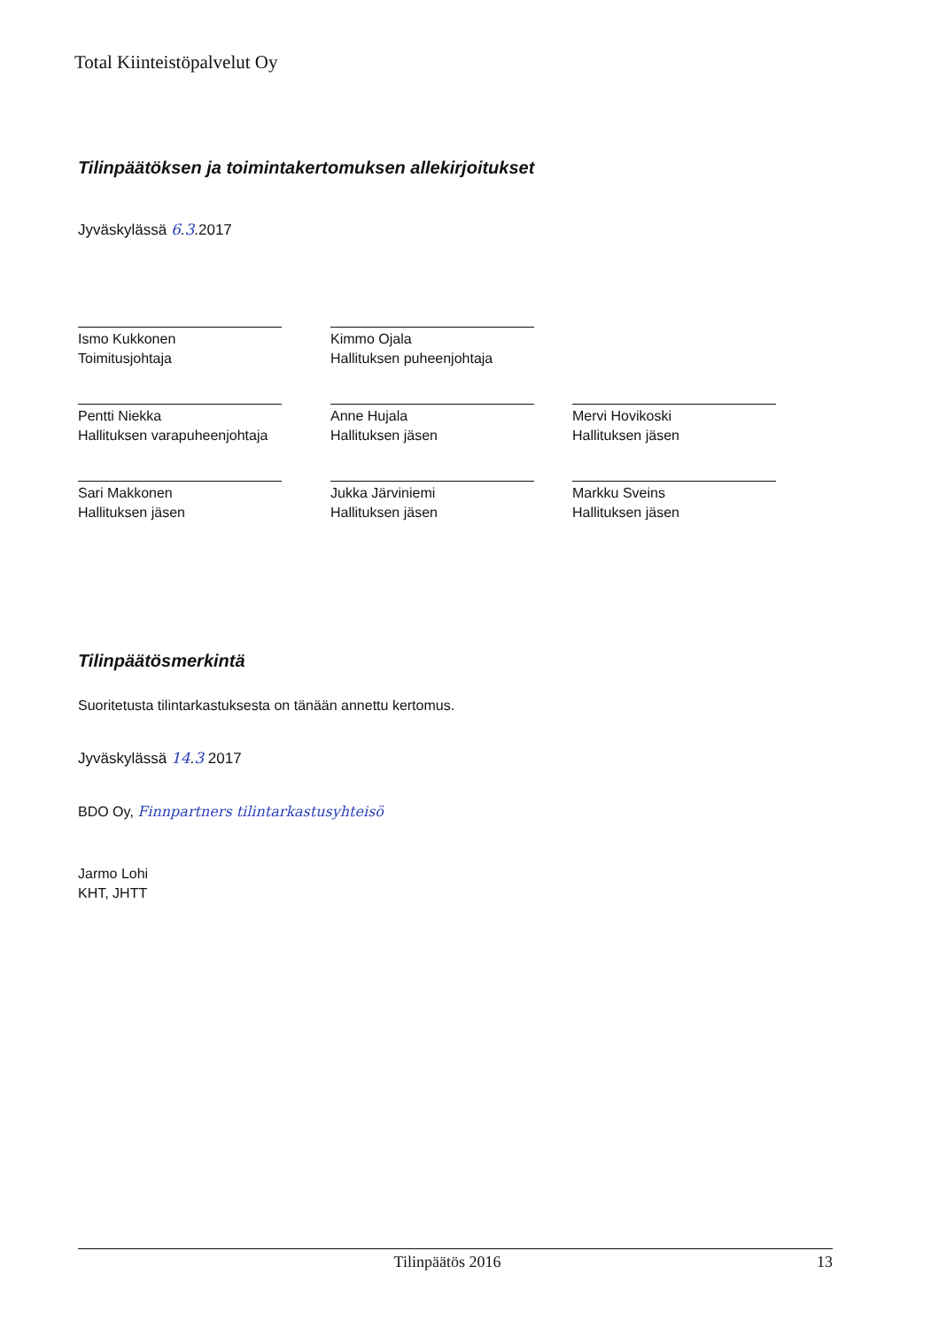Total Kiinteistöpalvelut Oy
Tilinpäätöksen ja toimintakertomuksen allekirjoitukset
Jyväskylässä 6.3.2017
Ismo Kukkonen
Toimitusjohtaja
Kimmo Ojala
Hallituksen puheenjohtaja
Pentti Niekka
Hallituksen varapuheenjohtaja
Anne Hujala
Hallituksen jäsen
Mervi Hovikoski
Hallituksen jäsen
Sari Makkonen
Hallituksen jäsen
Jukka Järviniemi
Hallituksen jäsen
Markku Sveins
Hallituksen jäsen
Tilinpäätösmerkintä
Suoritetusta tilintarkastuksesta on tänään annettu kertomus.
Jyväskylässä 14.3 2017
BDO Oy, Finnpartners tilintarkastusyhteisö
Jarmo Lohi
KHT, JHTT
Tilinpäätös 2016 13